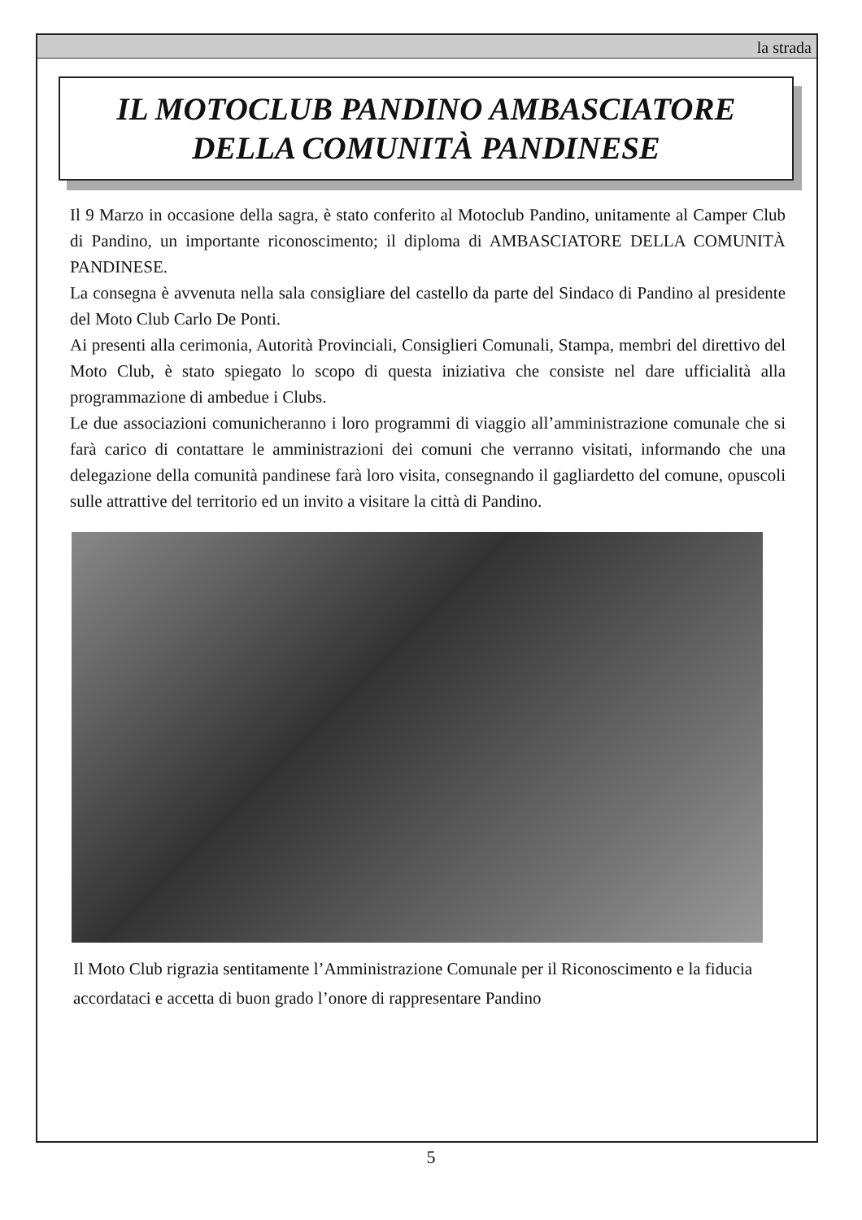la strada
IL MOTOCLUB PANDINO AMBASCIATORE
DELLA COMUNITÀ PANDINESE
Il 9 Marzo in occasione della sagra, è stato conferito al Motoclub Pandino, unitamente al Camper Club di Pandino, un importante riconoscimento; il diploma di AMBASCIATORE DELLA COMUNITÀ PANDINESE.
La consegna è avvenuta nella sala consigliare del castello da parte del Sindaco di Pandino al presidente del Moto Club Carlo De Ponti.
Ai presenti alla cerimonia, Autorità Provinciali, Consiglieri Comunali, Stampa, membri del direttivo del Moto Club, è stato spiegato lo scopo di questa iniziativa che consiste nel dare ufficialità alla programmazione di ambedue i Clubs.
Le due associazioni comunicheranno i loro programmi di viaggio all’amministrazione comunale che si farà carico di contattare le amministrazioni dei comuni che verranno visitati, informando che una delegazione della comunità pandinese farà loro visita, consegnando il gagliardetto del comune, opuscoli sulle attrattive del territorio ed un invito a visitare la città di Pandino.
Il Moto Club rigrazia sentitamente l’Amministrazione Comunale per il Riconoscimento e la fiducia accordataci e accetta di buon grado l’onore di rappresentare Pandino
5